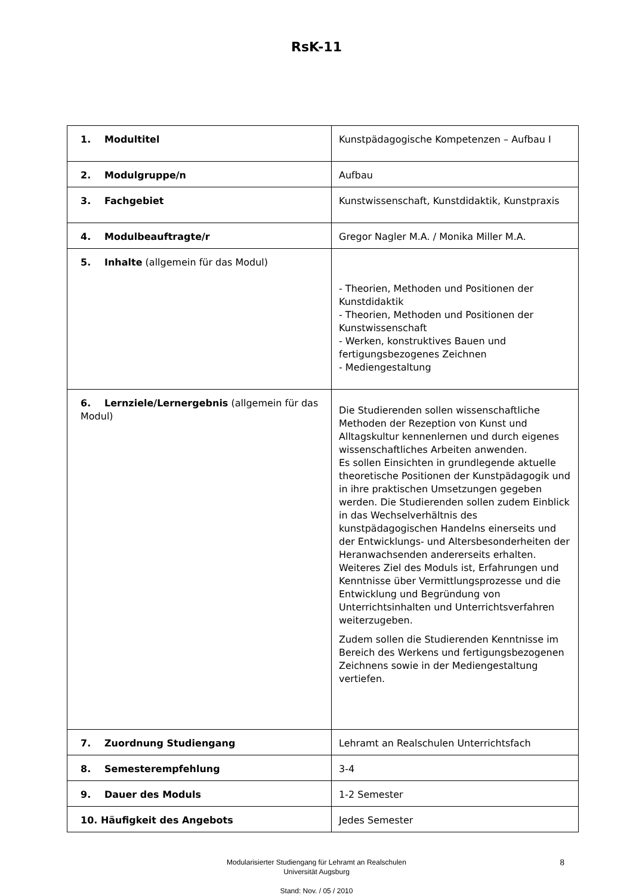RsK-11
| 1. Modultitel | Kunstpädagogische Kompetenzen – Aufbau I |
| 2. Modulgruppe/n | Aufbau |
| 3. Fachgebiet | Kunstwissenschaft, Kunstdidaktik, Kunstpraxis |
| 4. Modulbeauftragte/r | Gregor Nagler M.A. / Monika Miller M.A. |
| 5. Inhalte (allgemein für das Modul) | - Theorien, Methoden und Positionen der Kunstdidaktik - Theorien, Methoden und Positionen der Kunstwissenschaft - Werken, konstruktives Bauen und fertigungsbezogenes Zeichnen - Mediengestaltung |
| 6. Lernziele/Lernergebnis (allgemein für das Modul) | Die Studierenden sollen wissenschaftliche Methoden der Rezeption von Kunst und Alltagskultur kennenlernen und durch eigenes wissenschaftliches Arbeiten anwenden. Es sollen Einsichten in grundlegende aktuelle theoretische Positionen der Kunstpädagogik und in ihre praktischen Umsetzungen gegeben werden. Die Studierenden sollen zudem Einblick in das Wechselverhältnis des kunstpädagogischen Handelns einerseits und der Entwicklungs- und Altersbesonderheiten der Heranwachsenden andererseits erhalten. Weiteres Ziel des Moduls ist, Erfahrungen und Kenntnisse über Vermittlungsprozesse und die Entwicklung und Begründung von Unterrichtsinhalten und Unterrichtsverfahren weiterzugeben. Zudem sollen die Studierenden Kenntnisse im Bereich des Werkens und fertigungsbezogenen Zeichnens sowie in der Mediengestaltung vertiefen. |
| 7. Zuordnung Studiengang | Lehramt an Realschulen Unterrichtsfach |
| 8. Semesterempfehlung | 3-4 |
| 9. Dauer des Moduls | 1-2 Semester |
| 10. Häufigkeit des Angebots | Jedes Semester |
8 Modularisierter Studiengang für Lehramt an Realschulen
Universität Augsburg
Stand: Nov. / 05 / 2010